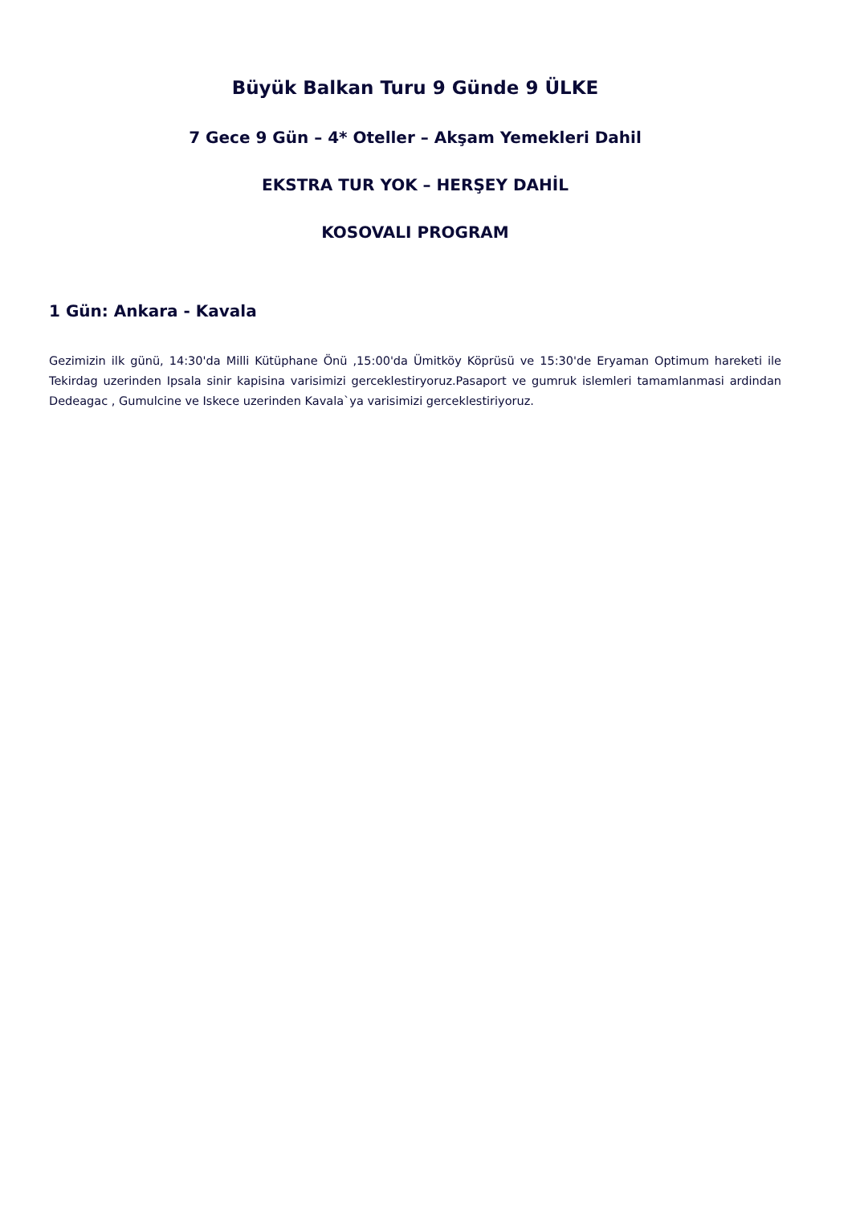Büyük Balkan Turu 9 Günde 9 ÜLKE
7 Gece 9 Gün – 4* Oteller – Akşam Yemekleri Dahil
EKSTRA TUR YOK – HERŞEY DAHİL
KOSOVALI PROGRAM
1 Gün: Ankara - Kavala
Gezimizin ilk günü, 14:30'da Milli Kütüphane Önü ,15:00'da Ümitköy Köprüsü ve 15:30'de Eryaman Optimum hareketi ile Tekirdag uzerinden Ipsala sinir kapisina varisimizi gerceklestiryoruz.Pasaport ve gumruk islemleri tamamlanmasi ardindan Dedeagac , Gumulcine ve Iskece uzerinden Kavala`ya varisimizi gerceklestiriyoruz.